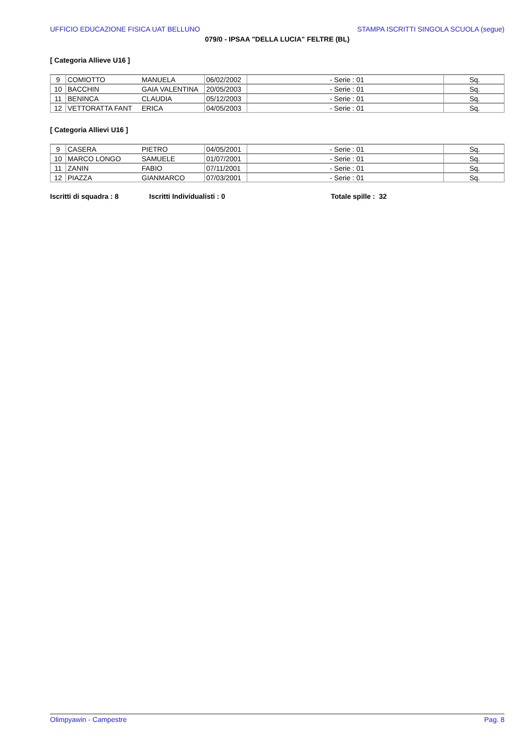UFFICIO EDUCAZIONE FISICA UAT BELLUNO STAMPA ISCRITTI SINGOLA SCUOLA (segue)
079/0 - IPSAA "DELLA LUCIA" FELTRE (BL)
[ Categoria Allieve U16 ]
| 9 | COMIOTTO | MANUELA | 06/02/2002 | - Serie : 01 | Sq. |
| 10 | BACCHIN | GAIA VALENTINA | 20/05/2003 | - Serie : 01 | Sq. |
| 11 | BENINCA | CLAUDIA | 05/12/2003 | - Serie : 01 | Sq. |
| 12 | VETTORATTA FANT | ERICA | 04/05/2003 | - Serie : 01 | Sq. |
[ Categoria Allievi U16 ]
| 9 | CASERA | PIETRO | 04/05/2001 | - Serie : 01 | Sq. |
| 10 | MARCO LONGO | SAMUELE | 01/07/2001 | - Serie : 01 | Sq. |
| 11 | ZANIN | FABIO | 07/11/2001 | - Serie : 01 | Sq. |
| 12 | PIAZZA | GIANMARCO | 07/03/2001 | - Serie : 01 | Sq. |
Iscritti di squadra : 8 Iscritti Individualisti : 0 Totale spille : 32
Olimpyawin - Campestre Pag. 8